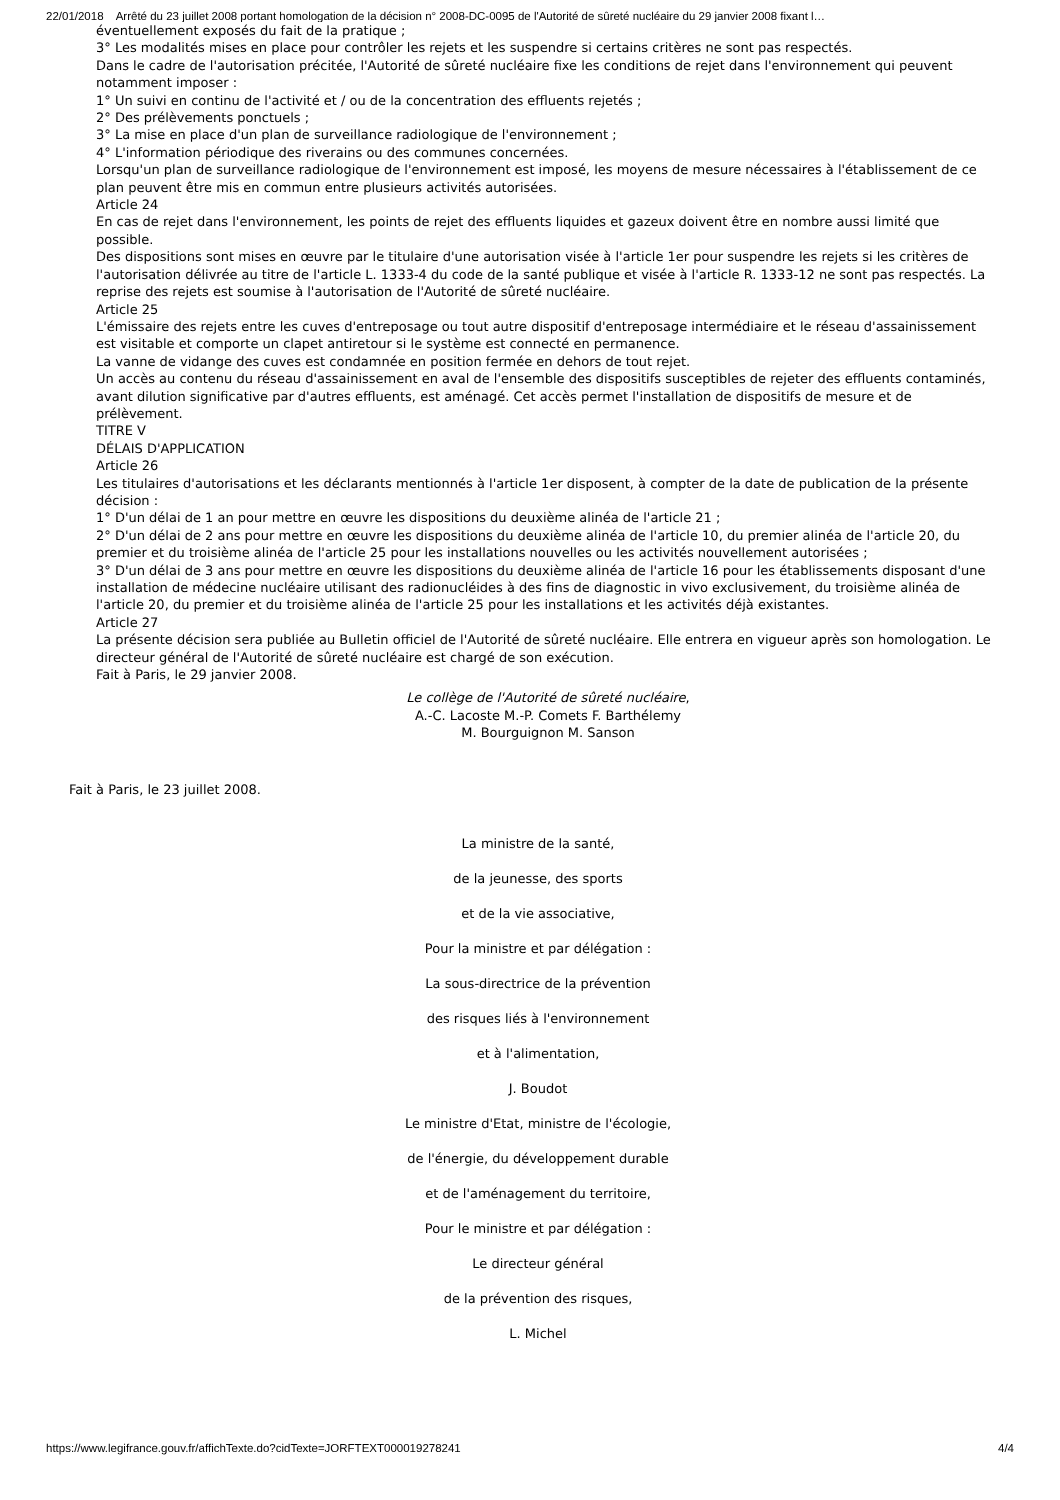22/01/2018 Arrêté du 23 juillet 2008 portant homologation de la décision n° 2008-DC-0095 de l'Autorité de sûreté nucléaire du 29 janvier 2008 fixant l…
éventuellement exposés du fait de la pratique ;
3° Les modalités mises en place pour contrôler les rejets et les suspendre si certains critères ne sont pas respectés.
Dans le cadre de l'autorisation précitée, l'Autorité de sûreté nucléaire fixe les conditions de rejet dans l'environnement qui peuvent notamment imposer :
1° Un suivi en continu de l'activité et / ou de la concentration des effluents rejetés ;
2° Des prélèvements ponctuels ;
3° La mise en place d'un plan de surveillance radiologique de l'environnement ;
4° L'information périodique des riverains ou des communes concernées.
Lorsqu'un plan de surveillance radiologique de l'environnement est imposé, les moyens de mesure nécessaires à l'établissement de ce plan peuvent être mis en commun entre plusieurs activités autorisées.
Article 24
En cas de rejet dans l'environnement, les points de rejet des effluents liquides et gazeux doivent être en nombre aussi limité que possible.
Des dispositions sont mises en œuvre par le titulaire d'une autorisation visée à l'article 1er pour suspendre les rejets si les critères de l'autorisation délivrée au titre de l'article L. 1333-4 du code de la santé publique et visée à l'article R. 1333-12 ne sont pas respectés. La reprise des rejets est soumise à l'autorisation de l'Autorité de sûreté nucléaire.
Article 25
L'émissaire des rejets entre les cuves d'entreposage ou tout autre dispositif d'entreposage intermédiaire et le réseau d'assainissement est visitable et comporte un clapet antiretour si le système est connecté en permanence.
La vanne de vidange des cuves est condamnée en position fermée en dehors de tout rejet.
Un accès au contenu du réseau d'assainissement en aval de l'ensemble des dispositifs susceptibles de rejeter des effluents contaminés, avant dilution significative par d'autres effluents, est aménagé. Cet accès permet l'installation de dispositifs de mesure et de prélèvement.
TITRE V
DÉLAIS D'APPLICATION
Article 26
Les titulaires d'autorisations et les déclarants mentionnés à l'article 1er disposent, à compter de la date de publication de la présente décision :
1° D'un délai de 1 an pour mettre en œuvre les dispositions du deuxième alinéa de l'article 21 ;
2° D'un délai de 2 ans pour mettre en œuvre les dispositions du deuxième alinéa de l'article 10, du premier alinéa de l'article 20, du premier et du troisième alinéa de l'article 25 pour les installations nouvelles ou les activités nouvellement autorisées ;
3° D'un délai de 3 ans pour mettre en œuvre les dispositions du deuxième alinéa de l'article 16 pour les établissements disposant d'une installation de médecine nucléaire utilisant des radionucléides à des fins de diagnostic in vivo exclusivement, du troisième alinéa de l'article 20, du premier et du troisième alinéa de l'article 25 pour les installations et les activités déjà existantes.
Article 27
La présente décision sera publiée au Bulletin officiel de l'Autorité de sûreté nucléaire. Elle entrera en vigueur après son homologation. Le directeur général de l'Autorité de sûreté nucléaire est chargé de son exécution.
Fait à Paris, le 29 janvier 2008.
Le collège de l'Autorité de sûreté nucléaire,
A.-C. Lacoste M.-P. Comets F. Barthélemy
M. Bourguignon M. Sanson
Fait à Paris, le 23 juillet 2008.
La ministre de la santé,
de la jeunesse, des sports
et de la vie associative,
Pour la ministre et par délégation :
La sous-directrice de la prévention
des risques liés à l'environnement
et à l'alimentation,
J. Boudot
Le ministre d'Etat, ministre de l'écologie,
de l'énergie, du développement durable
et de l'aménagement du territoire,
Pour le ministre et par délégation :
Le directeur général
de la prévention des risques,
L. Michel
https://www.legifrance.gouv.fr/affichTexte.do?cidTexte=JORFTEXT000019278241 4/4